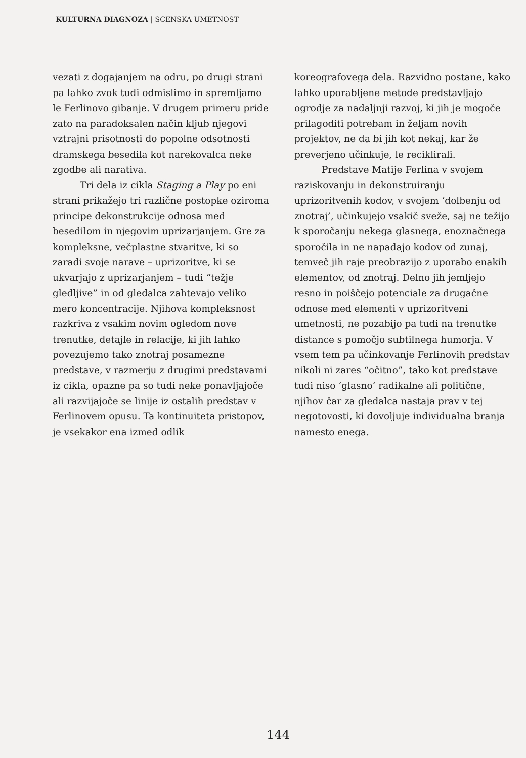KULTURNA DIAGNOZA | SCENSKA UMETNOST
vezati z dogajanjem na odru, po drugi strani pa lahko zvok tudi odmislimo in spremljamo le Ferlinovo gibanje. V drugem primeru pride zato na paradoksalen način kljub njegovi vztrajni prisotnosti do popolne odsotnosti dramskega besedila kot narekovalca neke zgodbe ali narativa.
Tri dela iz cikla Staging a Play po eni strani prikažejo tri različne postopke oziroma principe dekonstrukcije odnosa med besedilom in njegovim uprizarjanjem. Gre za kompleksne, večplastne stvaritve, ki so zaradi svoje narave – uprizoritve, ki se ukvarjajo z uprizarjanjem – tudi “težje gledljive” in od gledalca zahtevajo veliko mero koncentracije. Njihova kompleksnost razkriva z vsakim novim ogledom nove trenutke, detajle in relacije, ki jih lahko povezujemo tako znotraj posamezne predstave, v razmerju z drugimi predstavami iz cikla, opazne pa so tudi neke ponavljajoče ali razvijajoče se linije iz ostalih predstav v Ferlinovem opusu. Ta kontinuiteta pristopov, je vsekakor ena izmed odlik
koreografovega dela. Razvidno postane, kako lahko uporabljene metode predstavljajo ogrodje za nadaljnji razvoj, ki jih je mogoče prilagoditi potrebam in željam novih projektov, ne da bi jih kot nekaj, kar že preverjeno učinkuje, le reciklirali.
Predstave Matije Ferlina v svojem raziskovanju in dekonstruiranju uprizoritvenih kodov, v svojem ‘dolbenju od znotraj’, učinkujejo vsakič sveže, saj ne težijo k sporočanju nekega glasnega, enoznačnega sporočila in ne napadajo kodov od zunaj, temveč jih raje preobrazijo z uporabo enakih elementov, od znotraj. Delno jih jemljejo resno in poiščejo potenciale za drugačne odnose med elementi v uprizoritveni umetnosti, ne pozabijo pa tudi na trenutke distance s pomočjo subtilnega humorja. V vsem tem pa učinkovanje Ferlinovih predstav nikoli ni zares “očitno”, tako kot predstave tudi niso ‘glasno’ radikalne ali politične, njihov čar za gledalca nastaja prav v tej negotovosti, ki dovoljuje individualna branja namesto enega.
144